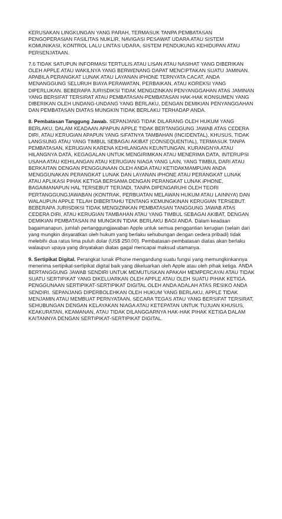KERUSAKAN LINGKUNGAN YANG PARAH, TERMASUK TANPA PEMBATASAN PENGOPERASIAN FASILITAS NUKLIR, NAVIGASI PESAWAT UDARA ATAU SISTEM KOMUNIKASI, KONTROL LALU LINTAS UDARA, SISTEM PENDUKUNG KEHIDUPAN ATAU PERSENJATAAN.
7.6 TIDAK SATUPUN INFORMASI TERTULIS ATAU LISAN ATAU NASIHAT YANG DIBERIKAN OLEH APPLE ATAU WAKILNYA YANG BERWENANG DAPAT MENCIPTAKAN SUATU JAMINAN. APABILA PERANGKAT LUNAK ATAU LAYANAN iPHONE TERNYATA CACAT, ANDA MENANGGUNG SELURUH BIAYA PERAWATAN, PERBAIKAN, ATAU KOREKSI YANG DIPERLUKAN. BEBERAPA JURISDIKSI TIDAK MENGIZINKAN PENYANGGAHAN ATAS JAMINAN YANG BERSIFAT TERSIRAT ATAU PEMBATASAN-PEMBATASAN HAK-HAK KONSUMEN YANG DIBERIKAN OLEH UNDANG-UNDANG YANG BERLAKU, DENGAN DEMIKIAN PENYANGGAHAN DAN PEMBATASAN DIATAS MUNGKIN TIDAK BERLAKU TERHADAP ANDA.
8. Pembatasan Tanggung Jawab. SEPANJANG TIDAK DILARANG OLEH HUKUM YANG BERLAKU, DALAM KEADAAN APAPUN APPLE TIDAK BERTANGGUNG JAWAB ATAS CEDERA DIRI, ATAU KERUGIAN APAPUN YANG SIFATNYA TAMBAHAN (INCIDENTAL), KHUSUS, TIDAK LANGSUNG ATAU YANG TIMBUL SEBAGAI AKIBAT (CONSEQUENTIAL), TERMASUK TANPA PEMBATASAN, KERUGIAN KARENA KEHILANGAN KEUNTUNGAN, KURANGNYA ATAU HILANGNYA DATA, KEGAGALAN UNTUK MENGIRIMKAN ATAU MENERIMA DATA, INTERUPSI USAHA ATAU KEHILANGAN ATAU KERUGIAN NIAGA YANG LAIN, YANG TIMBUL DARI ATAU BERKAITAN DENGAN PENGGUNAAN OLEH ANDA ATAU KETIDAKMAMPUAN ANDA MENGGUNAKAN PERANGKAT LUNAK DAN LAYANAN iPHONE ATAU PERANGKAT LUNAK ATAU APLIKASI PIHAK KETIGA BERSAMA DENGAN PERANGKAT LUNAK iPHONE, BAGAIMANAPUN HAL TERSEBUT TERJADI, TANPA DIPENGARUHI OLEH TEORI PERTANGGUNGJAWABAN (KONTRAK, PERBUATAN MELAWAN HUKUM ATAU LAINNYA) DAN WALAUPUN APPLE TELAH DIBERITAHU TENTANG KEMUNGKINAN KERUGIAN TERSEBUT. BEBERAPA JURISDIKSI TIDAK MENGIZINKAN PEMBATASAN TANGGUNG JAWAB ATAS CEDERA DIRI, ATAU KERUGIAN TAMBAHAN ATAU YANG TIMBUL SEBAGAI AKIBAT, DENGAN DEMIKIAN PEMBATASAN INI MUNGKIN TIDAK BERLAKU BAGI ANDA. Dalam keadaan bagaimanapun, jumlah pertanggungjawaban Apple untuk semua penggantian kerugian (selain dari yang mungkin disyaratkan oleh hukum yang berlaku sehubungan dengan cedera pribadi) tidak melebihi dua ratus lima puluh dolar (US$ 250.00). Pembatasan-pembatasan diatas akan berlaku walaupun upaya yang dinyatakan diatas gagal mencapai maksud utamanya.
9. Sertipikat Digital. Perangkat lunak iPhone mengandung suatu fungsi yang memungkinkannya menerima sertipikat-sertipikat digital baik yang dikeluarkan oleh Apple atau oleh pihak ketiga. ANDA BERTANGGUNG JAWAB SENDIRI UNTUK MEMUTUSKAN APAKAH MEMPERCAYAI ATAU TIDAK SUATU SERTIPIKAT YANG DIKELUARKAN OLEH APPLE ATAU OLEH SUATU PIHAK KETIGA. PENGGUNAAN SERTIPIKAT-SERTIPIKAT DIGITAL OLEH ANDA ADALAH ATAS RESIKO ANDA SENDIRI. SEPANJANG DIPERBOLEHKAN OLEH HUKUM YANG BERLAKU, APPLE TIDAK MENJAMIN ATAU MEMBUAT PERNYATAAN, SECARA TEGAS ATAU YANG BERSIFAT TERSIRAT, SEHUBUNGAN DENGAN KELAYAKAN NIAGA ATAU KETEPATAN UNTUK TUJUAN KHUSUS, KEAKURATAN, KEAMANAN, ATAU TIDAK DILANGGARNYA HAK-HAK PIHAK KETIGA DALAM KAITANNYA DENGAN SERTIPIKAT-SERTIPIKAT DIGITAL.